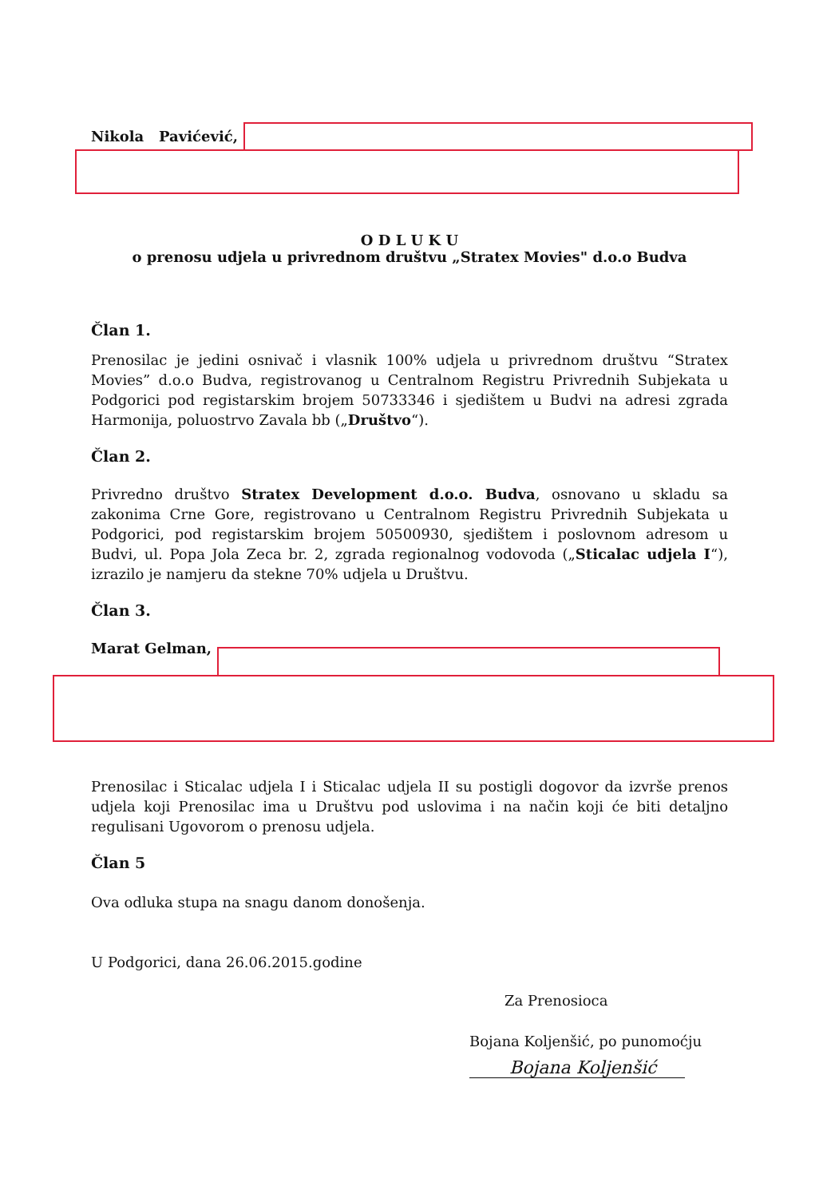Nikola Pavićević,
O D L U K U
o prenosu udjela u privrednom društvu „Stratex Movies" d.o.o Budva
Član 1.
Prenosilac je jedini osnivač i vlasnik 100% udjela u privrednom društvu “Stratex Movies” d.o.o Budva, registrovanog u Centralnom Registru Privrednih Subjekata u Podgorici pod registarskim brojem 50733346 i sjedištem u Budvi na adresi zgrada Harmonija, poluostrvo Zavala bb („Društvo“).
Član 2.
Privredno društvo Stratex Development d.o.o. Budva, osnovano u skladu sa zakonima Crne Gore, registrovano u Centralnom Registru Privrednih Subjekata u Podgorici, pod registarskim brojem 50500930, sjedištem i poslovnom adresom u Budvi, ul. Popa Jola Zeca br. 2, zgrada regionalnog vodovoda („Sticalac udjela I“), izrazilo je namjeru da stekne 70% udjela u Društvu.
Član 3.
Marat Gelman,
Prenosilac i Sticalac udjela I i Sticalac udjela II su postigli dogovor da izvrše prenos udjela koji Prenosilac ima u Društvu pod uslovima i na način koji će biti detaljno regulisani Ugovorom o prenosu udjela.
Član 5
Ova odluka stupa na snagu danom donošenja.
U Podgorici, dana 26.06.2015.godine
Za Prenosioca
Bojana Koljenšić, po punomoćju
Bojana Koljenšić